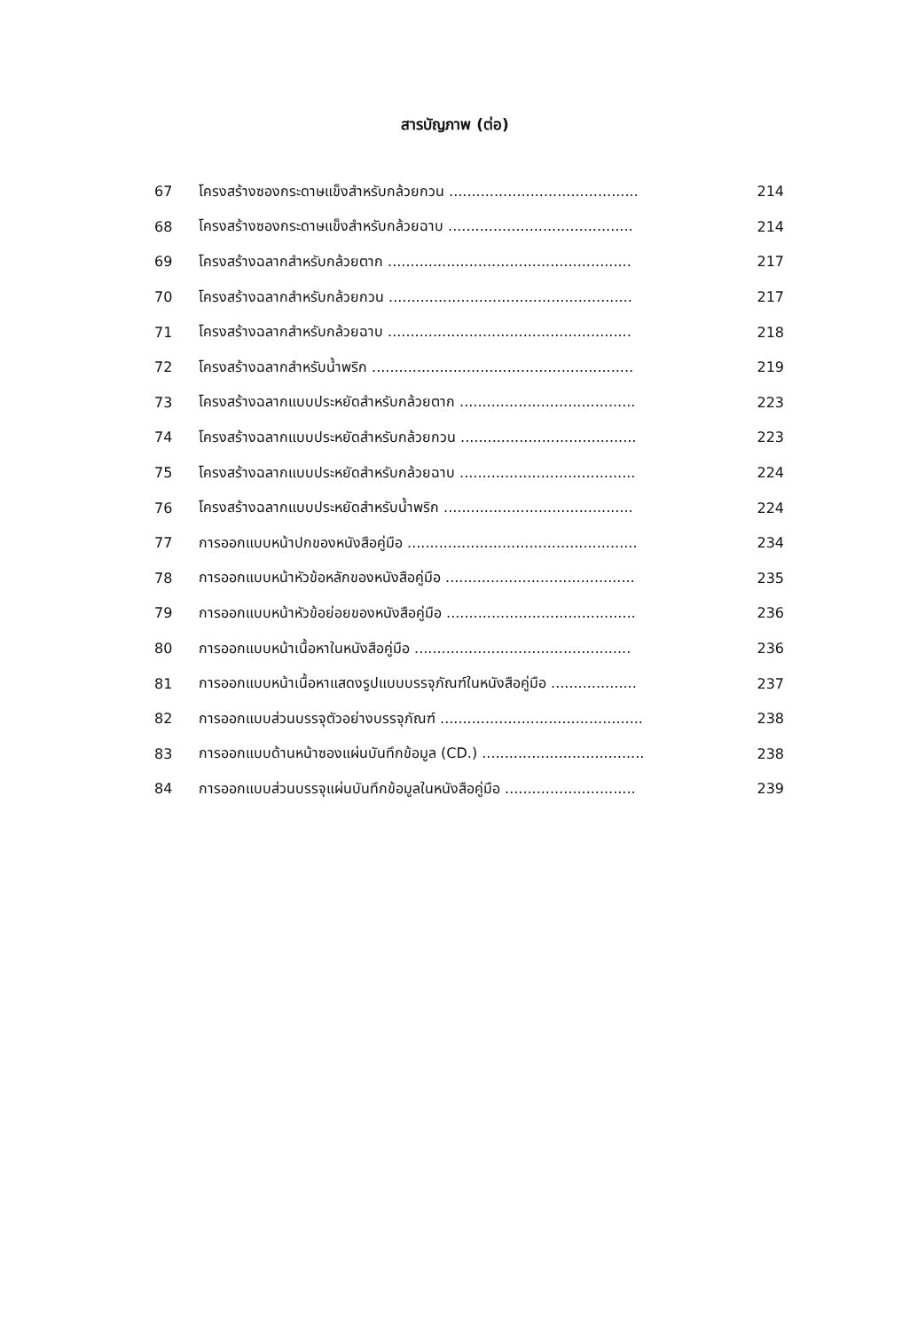สารบัญภาพ (ต่อ)
67 โครงสร้างซองกระดาษแข็งสำหรับกล้วยกวน .......................................... 214
68 โครงสร้างซองกระดาษแข็งสำหรับกล้วยฉาบ ......................................... 214
69 โครงสร้างฉลากสำหรับกล้วยตาก ...................................................... 217
70 โครงสร้างฉลากสำหรับกล้วยกวน ...................................................... 217
71 โครงสร้างฉลากสำหรับกล้วยฉาบ ...................................................... 218
72 โครงสร้างฉลากสำหรับน้ำพริก .......................................................... 219
73 โครงสร้างฉลากแบบประหยัดสำหรับกล้วยตาก ....................................... 223
74 โครงสร้างฉลากแบบประหยัดสำหรับกล้วยกวน ....................................... 223
75 โครงสร้างฉลากแบบประหยัดสำหรับกล้วยฉาบ ....................................... 224
76 โครงสร้างฉลากแบบประหยัดสำหรับน้ำพริก .......................................... 224
77 การออกแบบหน้าปกของหนังสือคู่มือ ................................................... 234
78 การออกแบบหน้าหัวข้อหลักของหนังสือคู่มือ .......................................... 235
79 การออกแบบหน้าหัวข้อย่อยของหนังสือคู่มือ .......................................... 236
80 การออกแบบหน้าเนื้อหาในหนังสือคู่มือ ................................................ 236
81 การออกแบบหน้าเนื้อหาแสดงรูปแบบบรรจุภัณฑ์ในหนังสือคู่มือ ................... 237
82 การออกแบบส่วนบรรจุตัวอย่างบรรจุภัณฑ์ ............................................. 238
83 การออกแบบด้านหน้าซองแผ่นบันทึกข้อมูล (CD.) .................................... 238
84 การออกแบบส่วนบรรจุแผ่นบันทึกข้อมูลในหนังสือคู่มือ ............................. 239